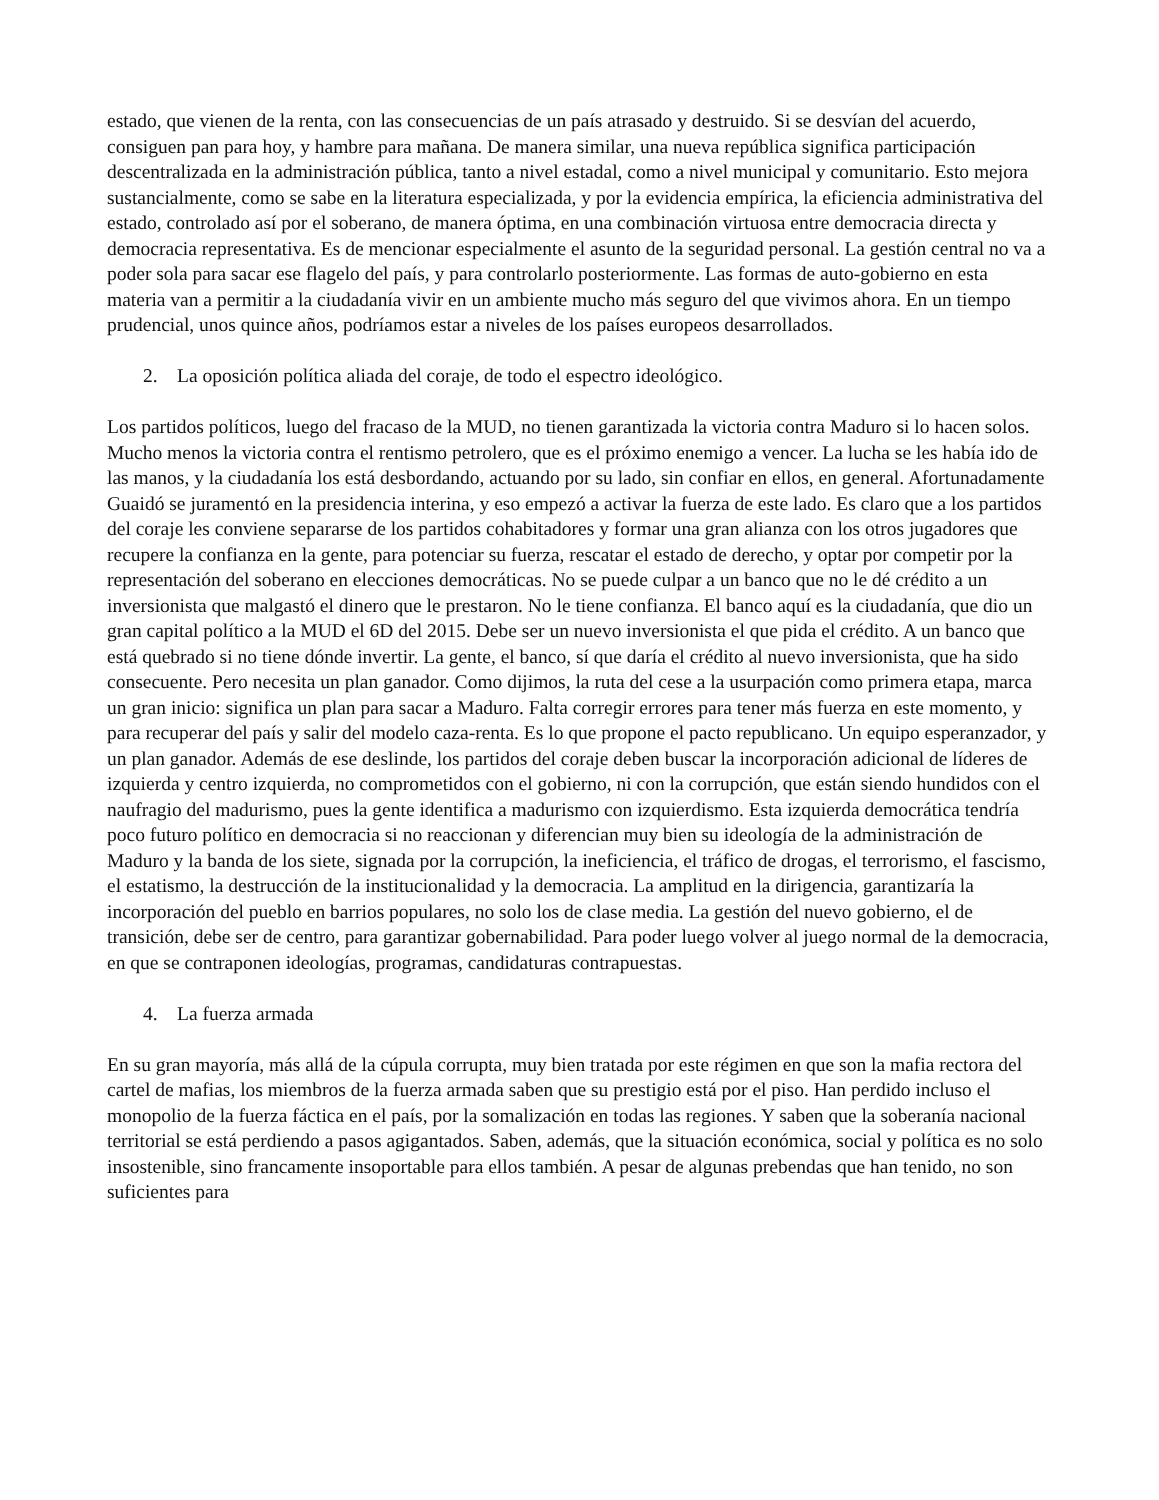estado, que vienen de la renta, con las consecuencias de un país atrasado y destruido. Si se desvían del acuerdo, consiguen pan para hoy, y hambre para mañana. De manera similar, una nueva república significa participación descentralizada en la administración pública, tanto a nivel estadal, como a nivel municipal y comunitario. Esto mejora sustancialmente, como se sabe en la literatura especializada, y por la evidencia empírica, la eficiencia administrativa del estado, controlado así por el soberano, de manera óptima, en una combinación virtuosa entre democracia directa y democracia representativa. Es de mencionar especialmente el asunto de la seguridad personal. La gestión central no va a poder sola para sacar ese flagelo del país, y para controlarlo posteriormente. Las formas de auto-gobierno en esta materia van a permitir a la ciudadanía vivir en un ambiente mucho más seguro del que vivimos ahora. En un tiempo prudencial, unos quince años, podríamos estar a niveles de los países europeos desarrollados.
2. La oposición política aliada del coraje, de todo el espectro ideológico.
Los partidos políticos, luego del fracaso de la MUD, no tienen garantizada la victoria contra Maduro si lo hacen solos. Mucho menos la victoria contra el rentismo petrolero, que es el próximo enemigo a vencer. La lucha se les había ido de las manos, y la ciudadanía los está desbordando, actuando por su lado, sin confiar en ellos, en general. Afortunadamente Guaidó se juramentó en la presidencia interina, y eso empezó a activar la fuerza de este lado. Es claro que a los partidos del coraje les conviene separarse de los partidos cohabitadores y formar una gran alianza con los otros jugadores que recupere la confianza en la gente, para potenciar su fuerza, rescatar el estado de derecho, y optar por competir por la representación del soberano en elecciones democráticas. No se puede culpar a un banco que no le dé crédito a un inversionista que malgastó el dinero que le prestaron. No le tiene confianza. El banco aquí es la ciudadanía, que dio un gran capital político a la MUD el 6D del 2015. Debe ser un nuevo inversionista el que pida el crédito. A un banco que está quebrado si no tiene dónde invertir. La gente, el banco, sí que daría el crédito al nuevo inversionista, que ha sido consecuente. Pero necesita un plan ganador. Como dijimos, la ruta del cese a la usurpación como primera etapa, marca un gran inicio: significa un plan para sacar a Maduro. Falta corregir errores para tener más fuerza en este momento, y para recuperar del país y salir del modelo caza-renta. Es lo que propone el pacto republicano. Un equipo esperanzador, y un plan ganador. Además de ese deslinde, los partidos del coraje deben buscar la incorporación adicional de líderes de izquierda y centro izquierda, no comprometidos con el gobierno, ni con la corrupción, que están siendo hundidos con el naufragio del madurismo, pues la gente identifica a madurismo con izquierdismo. Esta izquierda democrática tendría poco futuro político en democracia si no reaccionan y diferencian muy bien su ideología de la administración de Maduro y la banda de los siete, signada por la corrupción, la ineficiencia, el tráfico de drogas, el terrorismo, el fascismo, el estatismo, la destrucción de la institucionalidad y la democracia. La amplitud en la dirigencia, garantizaría la incorporación del pueblo en barrios populares, no solo los de clase media. La gestión del nuevo gobierno, el de transición, debe ser de centro, para garantizar gobernabilidad. Para poder luego volver al juego normal de la democracia, en que se contraponen ideologías, programas, candidaturas contrapuestas.
4. La fuerza armada
En su gran mayoría, más allá de la cúpula corrupta, muy bien tratada por este régimen en que son la mafia rectora del cartel de mafias, los miembros de la fuerza armada saben que su prestigio está por el piso. Han perdido incluso el monopolio de la fuerza fáctica en el país, por la somalización en todas las regiones. Y saben que la soberanía nacional territorial se está perdiendo a pasos agigantados. Saben, además, que la situación económica, social y política es no solo insostenible, sino francamente insoportable para ellos también. A pesar de algunas prebendas que han tenido, no son suficientes para